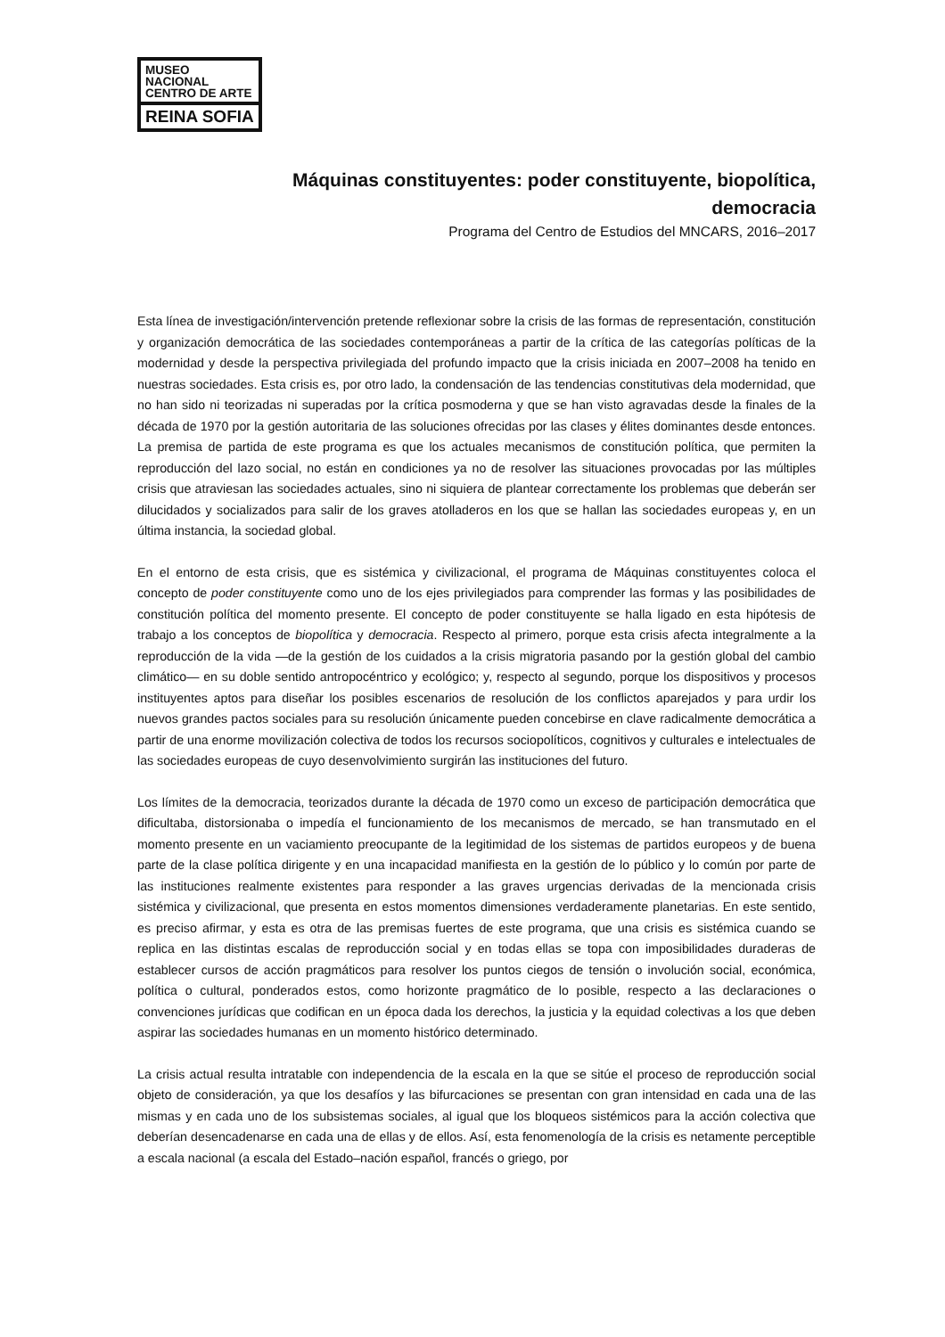MUSEO NACIONAL
CENTRO DE ARTE
REINA SOFIA
Máquinas constituyentes: poder constituyente, biopolítica,
democracia
Programa del Centro de Estudios del MNCARS, 2016–2017
Esta línea de investigación/intervención pretende reflexionar sobre la crisis de las formas de representación, constitución y organización democrática de las sociedades contemporáneas a partir de la crítica de las categorías políticas de la modernidad y desde la perspectiva privilegiada del profundo impacto que la crisis iniciada en 2007–2008 ha tenido en nuestras sociedades. Esta crisis es, por otro lado, la condensación de las tendencias constitutivas dela modernidad, que no han sido ni teorizadas ni superadas por la crítica posmoderna y que se han visto agravadas desde la finales de la década de 1970 por la gestión autoritaria de las soluciones ofrecidas por las clases y élites dominantes desde entonces. La premisa de partida de este programa es que los actuales mecanismos de constitución política, que permiten la reproducción del lazo social, no están en condiciones ya no de resolver las situaciones provocadas por las múltiples crisis que atraviesan las sociedades actuales, sino ni siquiera de plantear correctamente los problemas que deberán ser dilucidados y socializados para salir de los graves atolladeros en los que se hallan las sociedades europeas y, en un última instancia, la sociedad global.
En el entorno de esta crisis, que es sistémica y civilizacional, el programa de Máquinas constituyentes coloca el concepto de poder constituyente como uno de los ejes privilegiados para comprender las formas y las posibilidades de constitución política del momento presente. El concepto de poder constituyente se halla ligado en esta hipótesis de trabajo a los conceptos de biopolítica y democracia. Respecto al primero, porque esta crisis afecta integralmente a la reproducción de la vida —de la gestión de los cuidados a la crisis migratoria pasando por la gestión global del cambio climático— en su doble sentido antropocéntrico y ecológico; y, respecto al segundo, porque los dispositivos y procesos instituyentes aptos para diseñar los posibles escenarios de resolución de los conflictos aparejados y para urdir los nuevos grandes pactos sociales para su resolución únicamente pueden concebirse en clave radicalmente democrática a partir de una enorme movilización colectiva de todos los recursos sociopolíticos, cognitivos y culturales e intelectuales de las sociedades europeas de cuyo desenvolvimiento surgirán las instituciones del futuro.
Los límites de la democracia, teorizados durante la década de 1970 como un exceso de participación democrática que dificultaba, distorsionaba o impedía el funcionamiento de los mecanismos de mercado, se han transmutado en el momento presente en un vaciamiento preocupante de la legitimidad de los sistemas de partidos europeos y de buena parte de la clase política dirigente y en una incapacidad manifiesta en la gestión de lo público y lo común por parte de las instituciones realmente existentes para responder a las graves urgencias derivadas de la mencionada crisis sistémica y civilizacional, que presenta en estos momentos dimensiones verdaderamente planetarias. En este sentido, es preciso afirmar, y esta es otra de las premisas fuertes de este programa, que una crisis es sistémica cuando se replica en las distintas escalas de reproducción social y en todas ellas se topa con imposibilidades duraderas de establecer cursos de acción pragmáticos para resolver los puntos ciegos de tensión o involución social, económica, política o cultural, ponderados estos, como horizonte pragmático de lo posible, respecto a las declaraciones o convenciones jurídicas que codifican en un época dada los derechos, la justicia y la equidad colectivas a los que deben aspirar las sociedades humanas en un momento histórico determinado.
La crisis actual resulta intratable con independencia de la escala en la que se sitúe el proceso de reproducción social objeto de consideración, ya que los desafíos y las bifurcaciones se presentan con gran intensidad en cada una de las mismas y en cada uno de los subsistemas sociales, al igual que los bloqueos sistémicos para la acción colectiva que deberían desencadenarse en cada una de ellas y de ellos. Así, esta fenomenología de la crisis es netamente perceptible a escala nacional (a escala del Estado–nación español, francés o griego, por